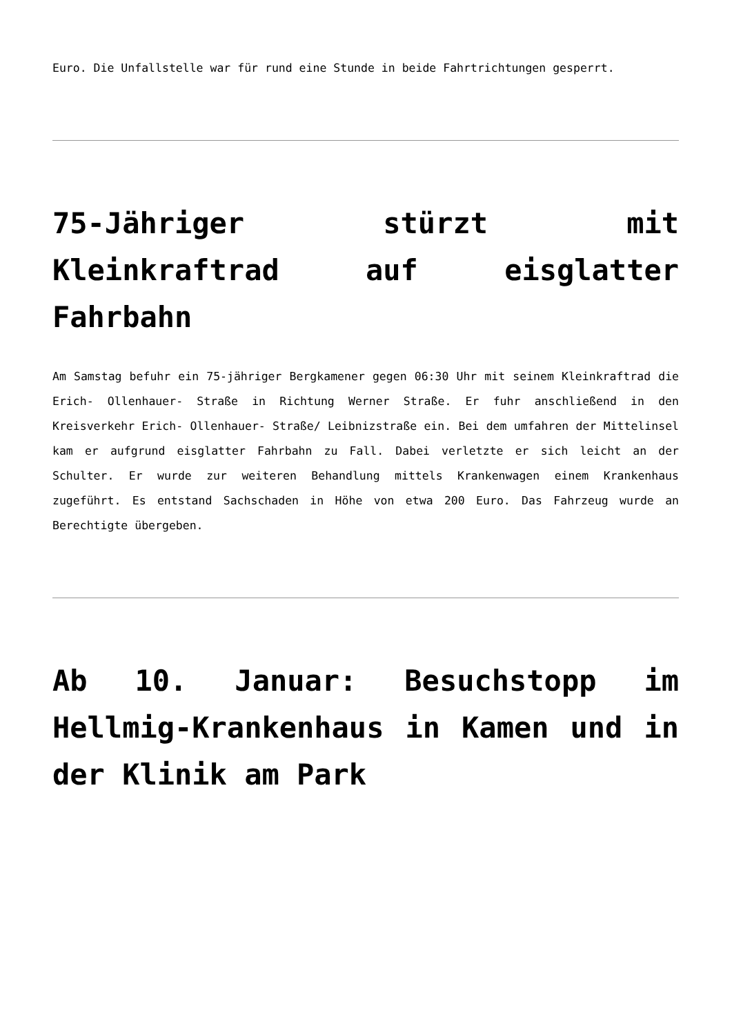Euro. Die Unfallstelle war für rund eine Stunde in beide Fahrtrichtungen gesperrt.
75-Jähriger stürzt mit Kleinkraftrad auf eisglatter Fahrbahn
Am Samstag befuhr ein 75-jähriger Bergkamener gegen 06:30 Uhr mit seinem Kleinkraftrad die Erich- Ollenhauer- Straße in Richtung Werner Straße. Er fuhr anschließend in den Kreisverkehr Erich- Ollenhauer- Straße/ Leibnizstraße ein. Bei dem umfahren der Mittelinsel kam er aufgrund eisglatter Fahrbahn zu Fall. Dabei verletzte er sich leicht an der Schulter. Er wurde zur weiteren Behandlung mittels Krankenwagen einem Krankenhaus zugeführt. Es entstand Sachschaden in Höhe von etwa 200 Euro. Das Fahrzeug wurde an Berechtigte übergeben.
Ab 10. Januar: Besuchstopp im Hellmig-Krankenhaus in Kamen und in der Klinik am Park